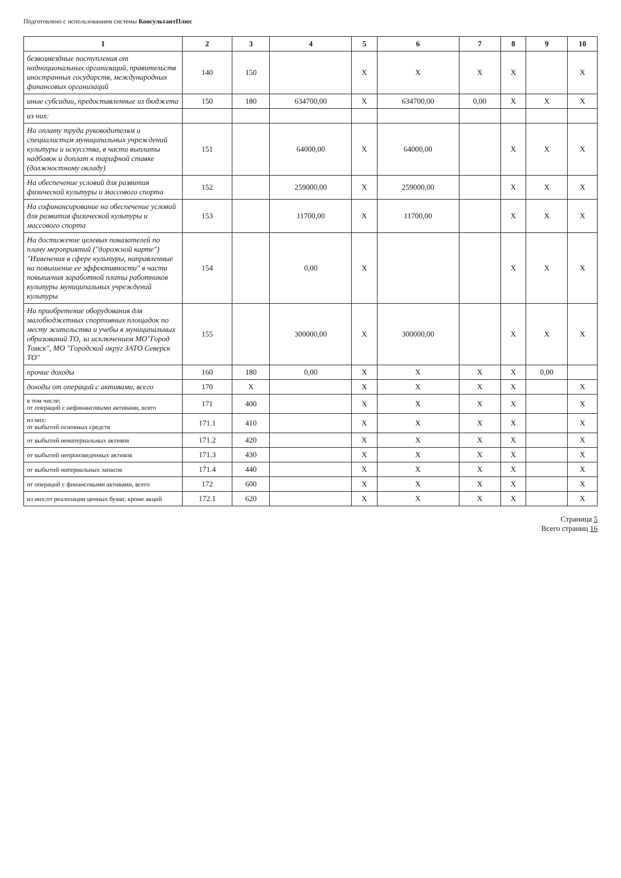Подготовлено с использованием системы КонсультантПлюс
| 1 | 2 | 3 | 4 | 5 | 6 | 7 | 8 | 9 | 10 |
| --- | --- | --- | --- | --- | --- | --- | --- | --- | --- |
| безвозмездные поступления от наднациональных организаций, правительств иностранных государств, международных финансовых организаций | 140 | 150 | | X | X | X | X | | X |
| иные субсидии, предоставленные из бюджета | 150 | 180 | 634700,00 | X | 634700,00 | 0,00 | X | X | X |
| из них: | | | | | | | | | |
| На оплату труда руководителям и специалистам муниципальных учреждений культуры и искусства, в части выплаты надбавок и доплат к тарифной ставке (должностному окладу) | 151 | | 64000,00 | X | 64000,00 | | X | X | X |
| На обеспечение условий для развития физической культуры и массового спорта | 152 | | 259000,00 | X | 259000,00 | | X | X | X |
| На софинансирование на обеспечение условий для развития физической культуры и массового спорта | 153 | | 11700,00 | X | 11700,00 | | X | X | X |
| На достижение целевых показателей по плану мероприятий ("дорожной карте") "Изменения в сфере культуры, направленные на повышение ее эффективности" в части повышения заработной платы работников культуры муниципальных учреждений культуры | 154 | | 0,00 | X | | | X | X | X |
| На приобретение оборудования для малобюджетных спортивных площадок по месту жительства и учебы в муниципальных образований ТО, за исключением МО"Город Томск", МО "Городской округ ЗАТО Северск ТО" | 155 | | 300000,00 | X | 300000,00 | | X | X | X |
| прочие доходы | 160 | 180 | 0,00 | X | X | X | X | 0,00 | |
| доходы от операций с активами, всего | 170 | X | | X | X | X | X | | X |
| в том числе: от операций с нефинансовыми активами, всего | 171 | 400 | | X | X | X | X | | X |
| из них: от выбытий основных средств | 171.1 | 410 | | X | X | X | X | | X |
| от выбытий нематериальных активов | 171.2 | 420 | | X | X | X | X | | X |
| от выбытий непроизведенных активов | 171.3 | 430 | | X | X | X | X | | X |
| от выбытий материальных запасов | 171.4 | 440 | | X | X | X | X | | X |
| от операций с финансовыми активами, всего | 172 | 600 | | X | X | X | X | | X |
| из них:от реализации ценных бумаг, кроме акций | 172.1 | 620 | | X | X | X | X | | X |
Страница 5
Всего страниц 16